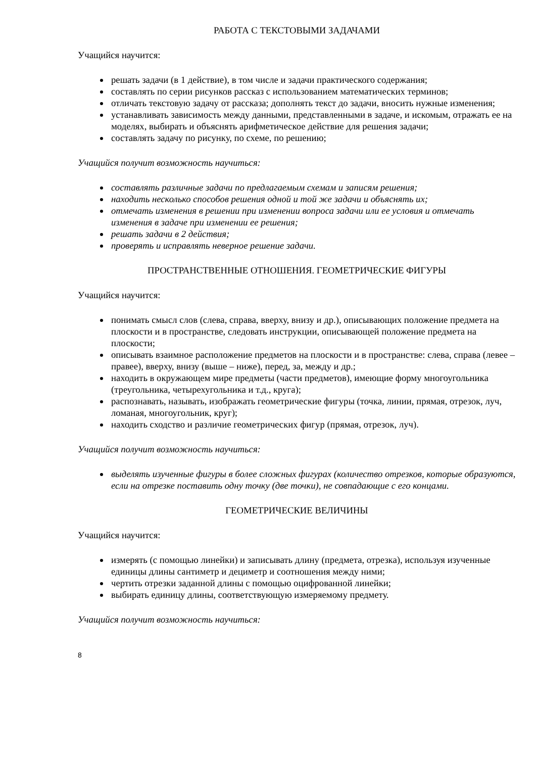РАБОТА С ТЕКСТОВЫМИ ЗАДАЧАМИ
Учащийся научится:
решать задачи (в 1 действие), в том числе и задачи практического содержания;
составлять по серии рисунков рассказ с использованием математических терминов;
отличать текстовую задачу от рассказа; дополнять текст до задачи, вносить нужные изменения;
устанавливать зависимость между данными, представленными в задаче, и искомым, отражать ее на моделях, выбирать и объяснять арифметическое действие для решения задачи;
составлять задачу по рисунку, по схеме, по решению;
Учащийся получит возможность научиться:
составлять различные задачи по предлагаемым схемам и записям решения;
находить несколько способов решения одной и той же задачи и объяснять их;
отмечать изменения в решении при изменении вопроса задачи или ее условия и отмечать изменения в задаче при изменении ее решения;
решать задачи в 2 действия;
проверять и исправлять неверное решение задачи.
ПРОСТРАНСТВЕННЫЕ ОТНОШЕНИЯ. ГЕОМЕТРИЧЕСКИЕ ФИГУРЫ
Учащийся научится:
понимать смысл слов (слева, справа, вверху, внизу и др.), описывающих положение предмета на плоскости и в пространстве, следовать инструкции, описывающей положение предмета на плоскости;
описывать взаимное расположение предметов на плоскости и в пространстве: слева, справа (левее – правее), вверху, внизу (выше – ниже), перед, за, между и др.;
находить в окружающем мире предметы (части предметов), имеющие форму многоугольника (треугольника, четырехугольника и т.д., круга);
распознавать, называть, изображать геометрические фигуры (точка, линии, прямая, отрезок, луч, ломаная, многоугольник, круг);
находить сходство и различие геометрических фигур (прямая, отрезок, луч).
Учащийся получит возможность научиться:
выделять изученные фигуры в более сложных фигурах (количество отрезков, которые образуются, если на отрезке поставить одну точку (две точки), не совпадающие с его концами.
ГЕОМЕТРИЧЕСКИЕ ВЕЛИЧИНЫ
Учащийся научится:
измерять (с помощью линейки) и записывать длину (предмета, отрезка), используя изученные единицы длины сантиметр и дециметр и соотношения между ними;
чертить отрезки заданной длины с помощью оцифрованной линейки;
выбирать единицу длины, соответствующую измеряемому предмету.
Учащийся получит возможность научиться:
8